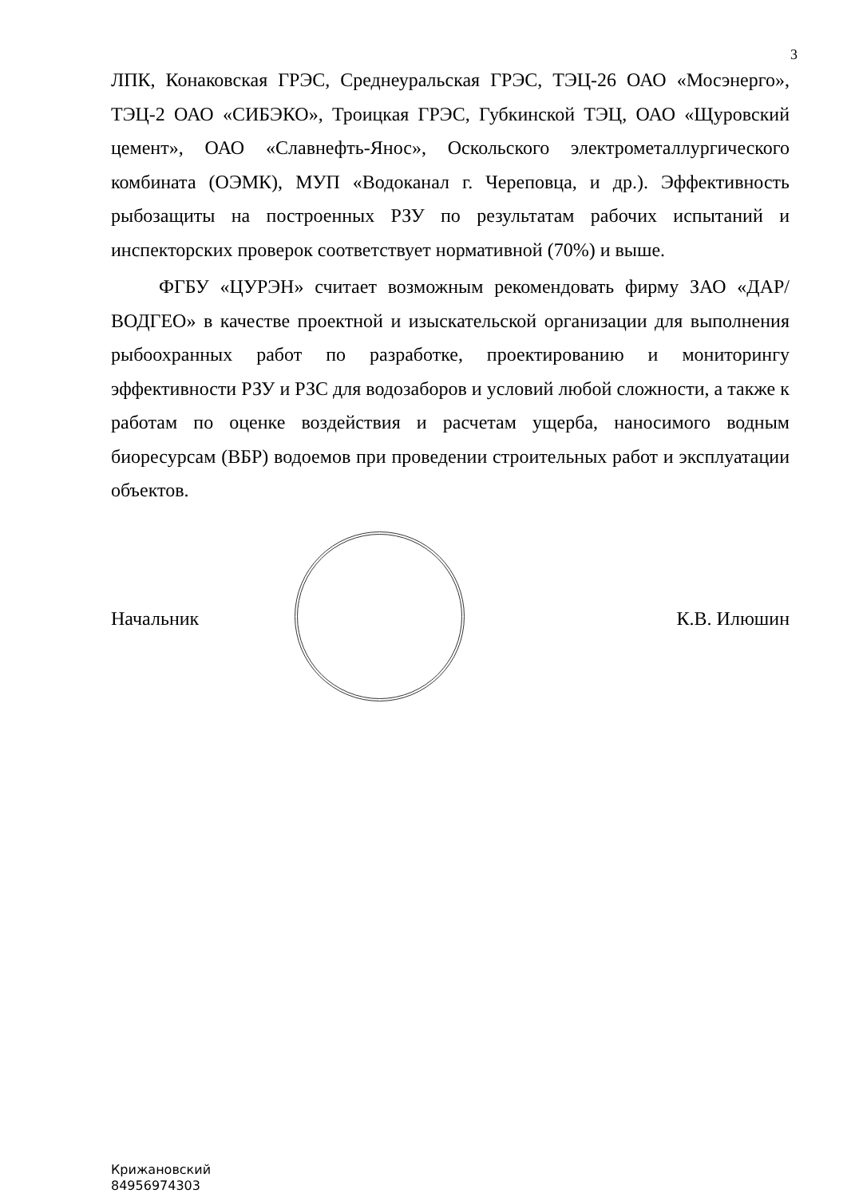3
ЛПК, Конаковская ГРЭС, Среднеуральская ГРЭС, ТЭЦ-26 ОАО «Мосэнерго», ТЭЦ-2 ОАО «СИБЭКО», Троицкая ГРЭС, Губкинской ТЭЦ, ОАО «Щуровский цемент», ОАО «Славнефть-Янос», Оскольского электрометаллургического комбината (ОЭМК), МУП «Водоканал г. Череповца, и др.). Эффективность рыбозащиты на построенных РЗУ по результатам рабочих испытаний и инспекторских проверок соответствует нормативной (70%) и выше.
ФГБУ «ЦУРЭН» считает возможным рекомендовать фирму ЗАО «ДАР/ВОДГЕО» в качестве проектной и изыскательской организации для выполнения рыбоохранных работ по разработке, проектированию и мониторингу эффективности РЗУ и РЗС для водозаборов и условий любой сложности, а также к работам по оценке воздействия и расчетам ущерба, наносимого водным биоресурсам (ВБР) водоемов при проведении строительных работ и эксплуатации объектов.
Начальник К.В. Илюшин
Крижановский
84956974303